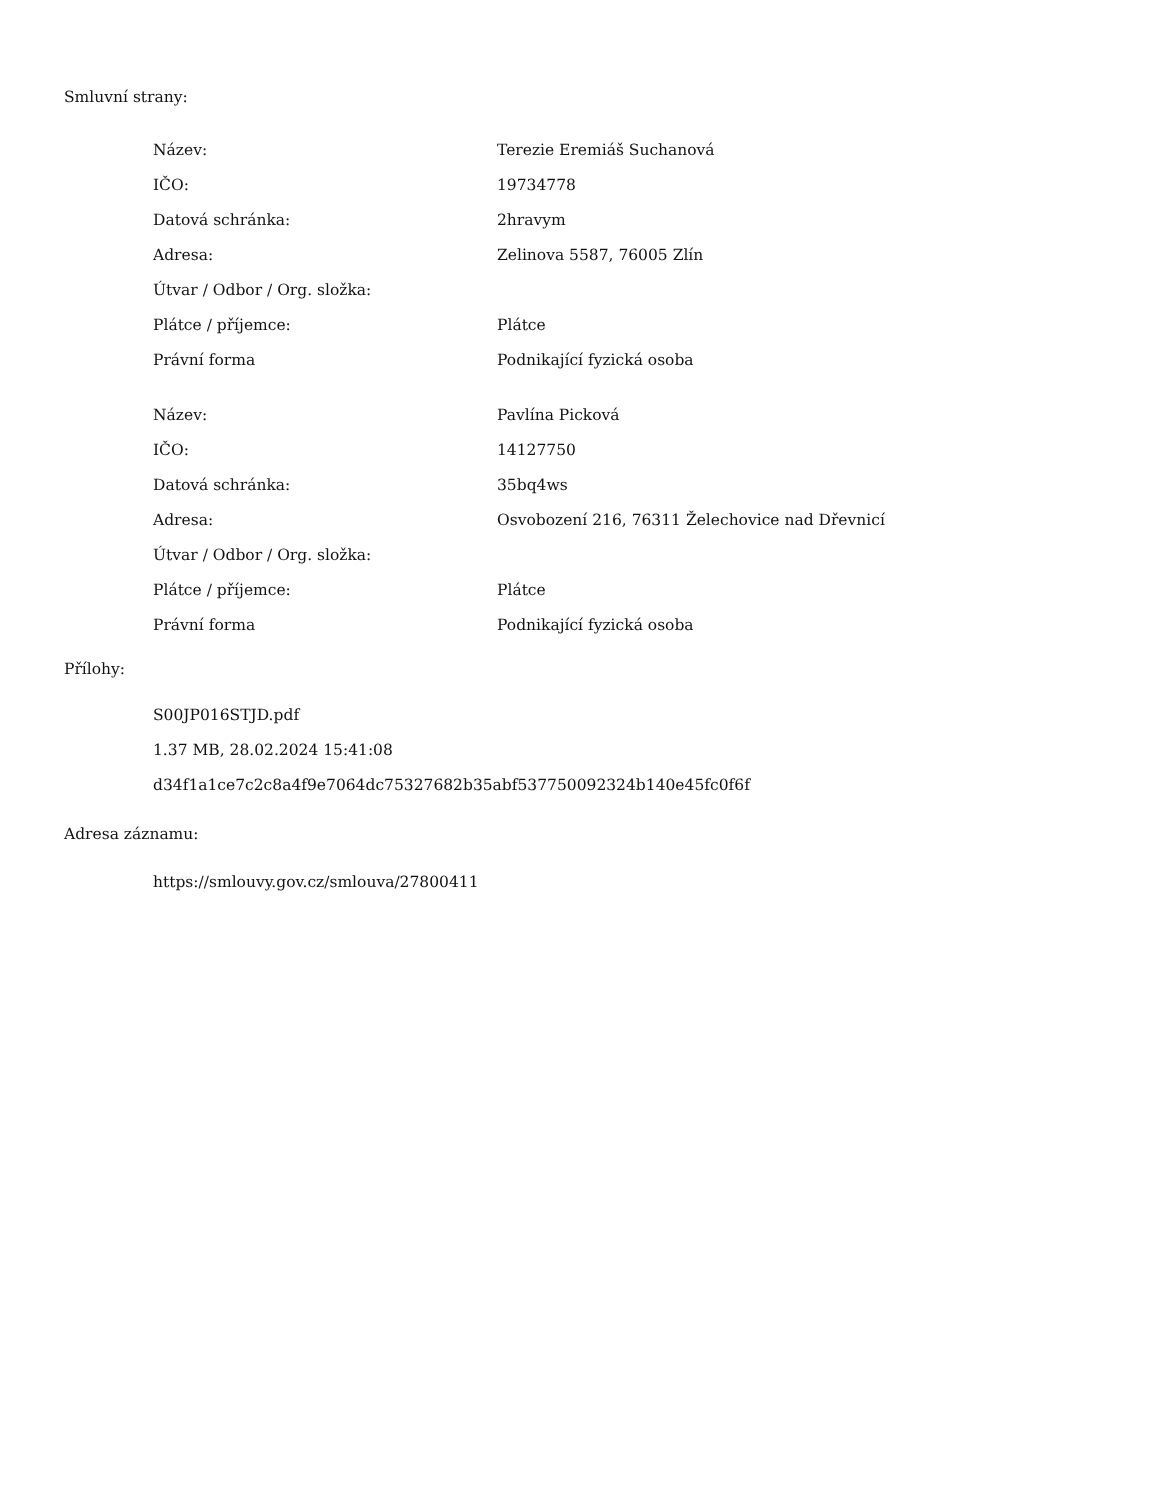Smluvní strany:
| Název: | Terezie Eremiáš Suchanová |
| IČO: | 19734778 |
| Datová schránka: | 2hravym |
| Adresa: | Zelinova 5587, 76005 Zlín |
| Útvar / Odbor / Org. složka: | |
| Plátce / příjemce: | Plátce |
| Právní forma | Podnikající fyzická osoba |
| Název: | Pavlína Picková |
| IČO: | 14127750 |
| Datová schránka: | 35bq4ws |
| Adresa: | Osvobození 216, 76311 Želechovice nad Dřevnicí |
| Útvar / Odbor / Org. složka: | |
| Plátce / příjemce: | Plátce |
| Právní forma | Podnikající fyzická osoba |
Přílohy:
S00JP016STJD.pdf
1.37 MB, 28.02.2024 15:41:08
d34f1a1ce7c2c8a4f9e7064dc75327682b35abf537750092324b140e45fc0f6f
Adresa záznamu:
https://smlouvy.gov.cz/smlouva/27800411